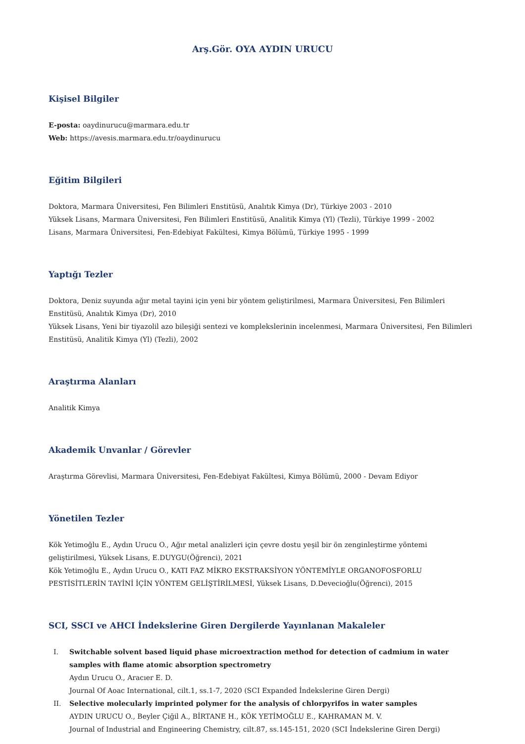Arş.Gör. OYA AYDIN URUCU
Kişisel Bilgiler
E-posta: oaydinurucu@marmara.edu.tr
Web: https://avesis.marmara.edu.tr/oaydinurucu
Eğitim Bilgileri
Doktora, Marmara Üniversitesi, Fen Bilimleri Enstitüsü, Analıtık Kimya (Dr), Türkiye 2003 - 2010
Yüksek Lisans, Marmara Üniversitesi, Fen Bilimleri Enstitüsü, Analitik Kimya (Yl) (Tezli), Türkiye 1999 - 2002
Lisans, Marmara Üniversitesi, Fen-Edebiyat Fakültesi, Kimya Bölümü, Türkiye 1995 - 1999
Yaptığı Tezler
Doktora, Deniz suyunda ağır metal tayini için yeni bir yöntem geliştirilmesi, Marmara Üniversitesi, Fen Bilimleri Enstitüsü, Analıtık Kimya (Dr), 2010
Yüksek Lisans, Yeni bir tiyazolil azo bileşiği sentezi ve komplekslerinin incelenmesi, Marmara Üniversitesi, Fen Bilimleri Enstitüsü, Analitik Kimya (Yl) (Tezli), 2002
Araştırma Alanları
Analitik Kimya
Akademik Unvanlar / Görevler
Araştırma Görevlisi, Marmara Üniversitesi, Fen-Edebiyat Fakültesi, Kimya Bölümü, 2000 - Devam Ediyor
Yönetilen Tezler
Kök Yetimoğlu E., Aydın Urucu O., Ağır metal analizleri için çevre dostu yeşil bir ön zenginleştirme yöntemi geliştirilmesi, Yüksek Lisans, E.DUYGU(Öğrenci), 2021
Kök Yetimoğlu E., Aydın Urucu O., KATI FAZ MİKRO EKSTRAKSİYON YÖNTEMİYLE ORGANOFOSFORLU PESTİSİTLERİN TAYİNİ İÇİN YÖNTEM GELİŞTİRİLMESİ, Yüksek Lisans, D.Devecioğlu(Öğrenci), 2015
SCI, SSCI ve AHCI İndekslerine Giren Dergilerde Yayınlanan Makaleler
I. Switchable solvent based liquid phase microextraction method for detection of cadmium in water samples with flame atomic absorption spectrometry
Aydın Urucu O., Aracıer E. D.
Journal Of Aoac International, cilt.1, ss.1-7, 2020 (SCI Expanded İndekslerine Giren Dergi)
II. Selective molecularly imprinted polymer for the analysis of chlorpyrifos in water samples
AYDIN URUCU O., Beyler Çiğil A., BİRTANE H., KÖK YETİMOĞLU E., KAHRAMAN M. V.
Journal of Industrial and Engineering Chemistry, cilt.87, ss.145-151, 2020 (SCI İndekslerine Giren Dergi)